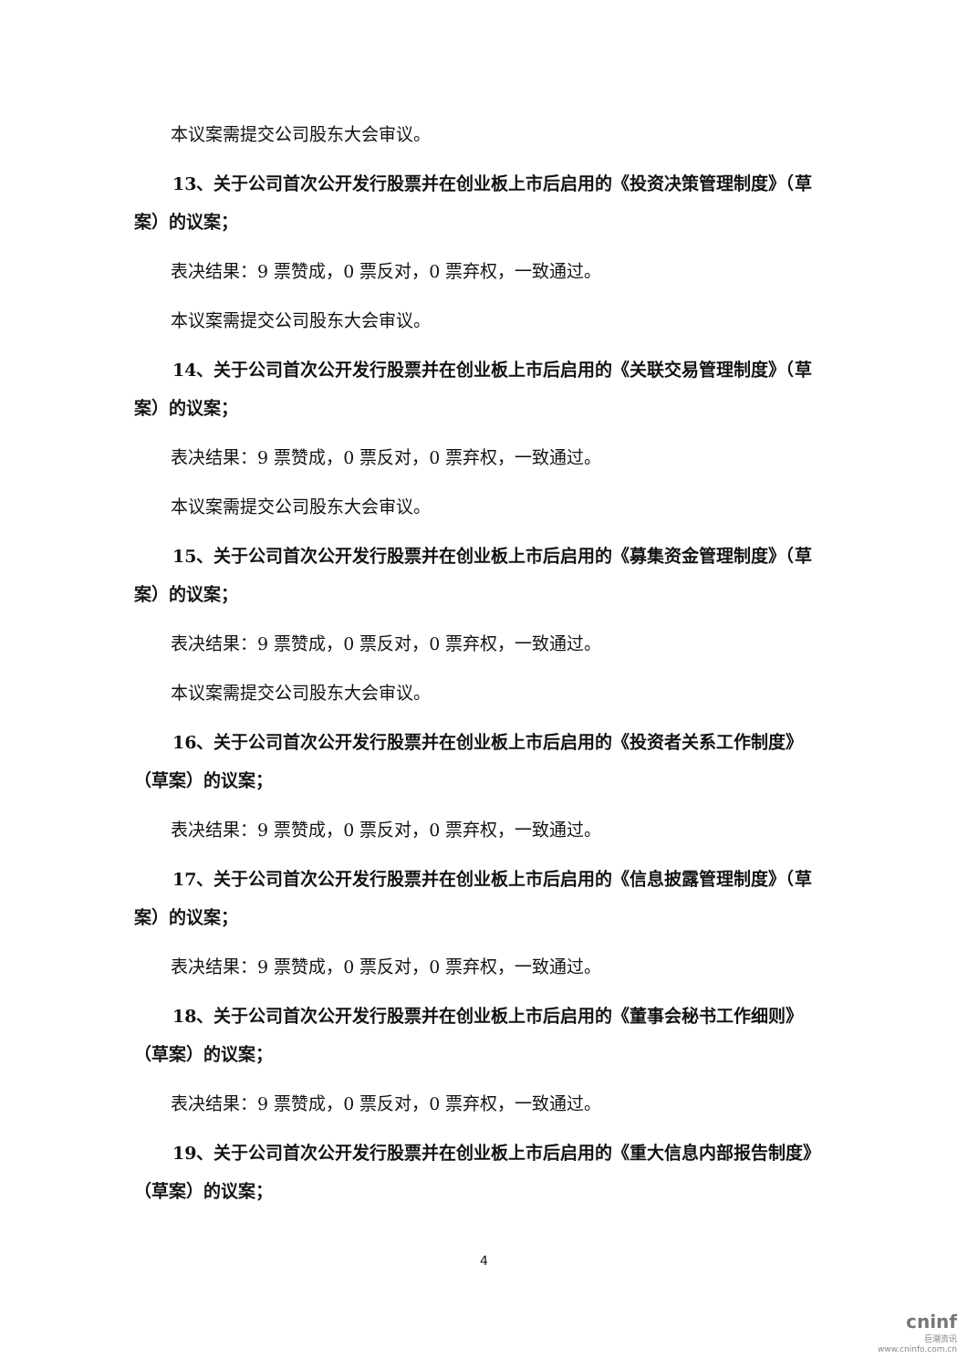本议案需提交公司股东大会审议。
13、关于公司首次公开发行股票并在创业板上市后启用的《投资决策管理制度》（草案）的议案；
表决结果：9 票赞成，0 票反对，0 票弃权，一致通过。
本议案需提交公司股东大会审议。
14、关于公司首次公开发行股票并在创业板上市后启用的《关联交易管理制度》（草案）的议案；
表决结果：9 票赞成，0 票反对，0 票弃权，一致通过。
本议案需提交公司股东大会审议。
15、关于公司首次公开发行股票并在创业板上市后启用的《募集资金管理制度》（草案）的议案；
表决结果：9 票赞成，0 票反对，0 票弃权，一致通过。
本议案需提交公司股东大会审议。
16、关于公司首次公开发行股票并在创业板上市后启用的《投资者关系工作制度》（草案）的议案；
表决结果：9 票赞成，0 票反对，0 票弃权，一致通过。
17、关于公司首次公开发行股票并在创业板上市后启用的《信息披露管理制度》（草案）的议案；
表决结果：9 票赞成，0 票反对，0 票弃权，一致通过。
18、关于公司首次公开发行股票并在创业板上市后启用的《董事会秘书工作细则》（草案）的议案；
表决结果：9 票赞成，0 票反对，0 票弃权，一致通过。
19、关于公司首次公开发行股票并在创业板上市后启用的《重大信息内部报告制度》（草案）的议案；
4
cninf
巨潮资讯
www.cninfo.com.cn